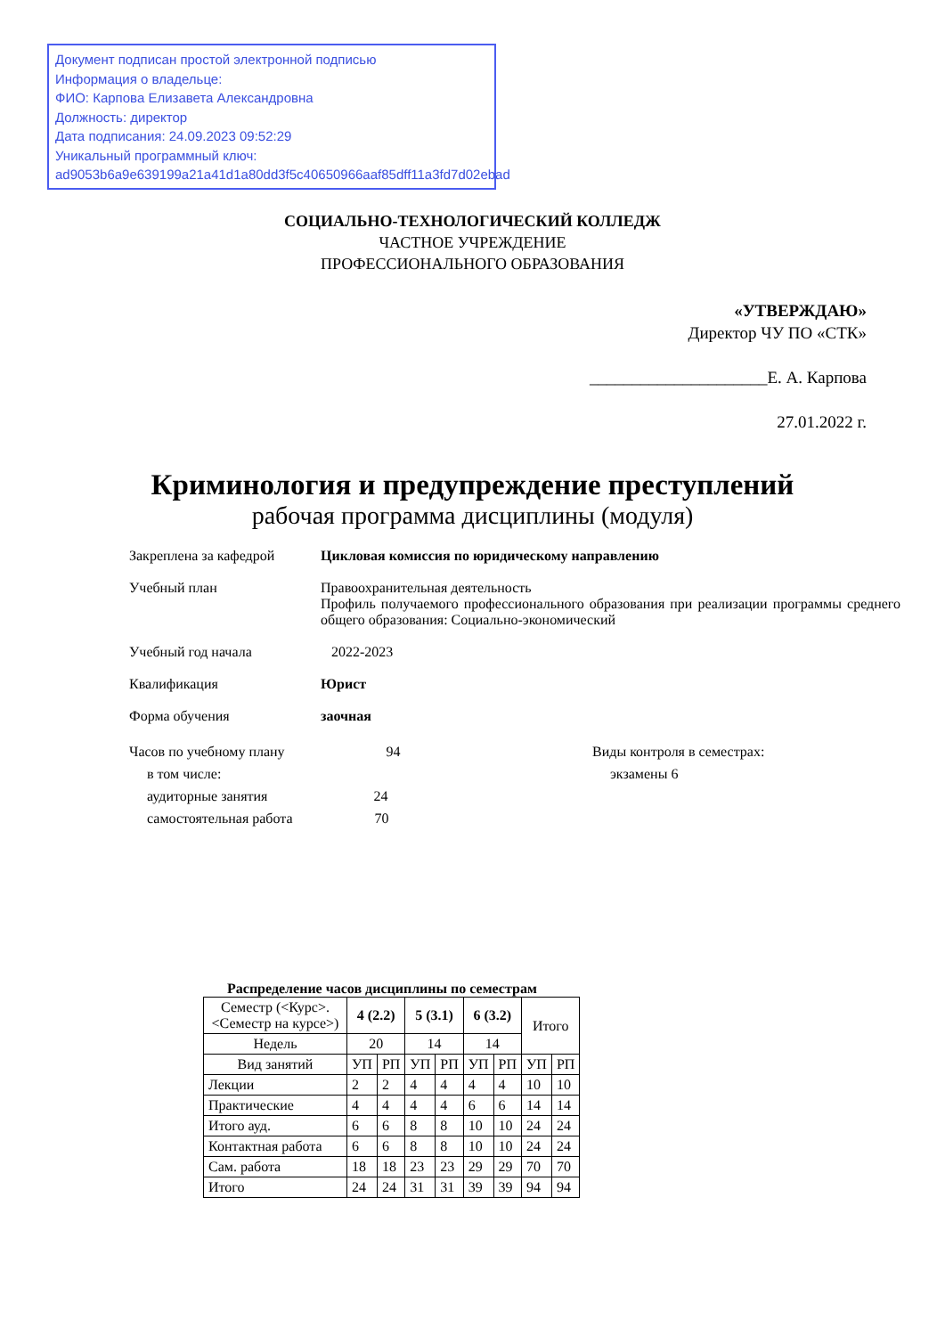Документ подписан простой электронной подписью
Информация о владельце:
ФИО: Карпова Елизавета Александровна
Должность: директор
Дата подписания: 24.09.2023 09:52:29
Уникальный программный ключ:
ad9053b6a9e639199a21a41d1a80dd3f5c40650966aaf85dff11a3fd7d02ebad
СОЦИАЛЬНО-ТЕХНОЛОГИЧЕСКИЙ КОЛЛЕДЖ
ЧАСТНОЕ УЧРЕЖДЕНИЕ
ПРОФЕССИОНАЛЬНОГО ОБРАЗОВАНИЯ
«УТВЕРЖДАЮ»
Директор ЧУ ПО «СТК»
_____________________Е. А. Карпова
27.01.2022 г.
Криминология и предупреждение преступлений
рабочая программа дисциплины (модуля)
Закреплена за кафедрой Цикловая комиссия по юридическому направлению
Учебный план Правоохранительная деятельность
Профиль получаемого профессионального образования при реализации программы среднего общего образования: Социально-экономический
Учебный год начала 2022-2023
Квалификация Юрист
Форма обучения заочная
Часов по учебному плану 94
в том числе:
аудиторные занятия 24
самостоятельная работа 70
Виды контроля в семестрах:
экзамены 6
Распределение часов дисциплины по семестрам
| Семестр (<Курс>.<Семестр на курсе>) | 4 (2.2) | | 5 (3.1) | | 6 (3.2) | | Итого | |
| --- | --- | --- | --- | --- | --- | --- | --- | --- |
| Недель | 20 | | 14 | | 14 | | | |
| Вид занятий | УП | РП | УП | РП | УП | РП | УП | РП |
| Лекции | 2 | 2 | 4 | 4 | 4 | 4 | 10 | 10 |
| Практические | 4 | 4 | 4 | 4 | 6 | 6 | 14 | 14 |
| Итого ауд. | 6 | 6 | 8 | 8 | 10 | 10 | 24 | 24 |
| Контактная работа | 6 | 6 | 8 | 8 | 10 | 10 | 24 | 24 |
| Сам. работа | 18 | 18 | 23 | 23 | 29 | 29 | 70 | 70 |
| Итого | 24 | 24 | 31 | 31 | 39 | 39 | 94 | 94 |